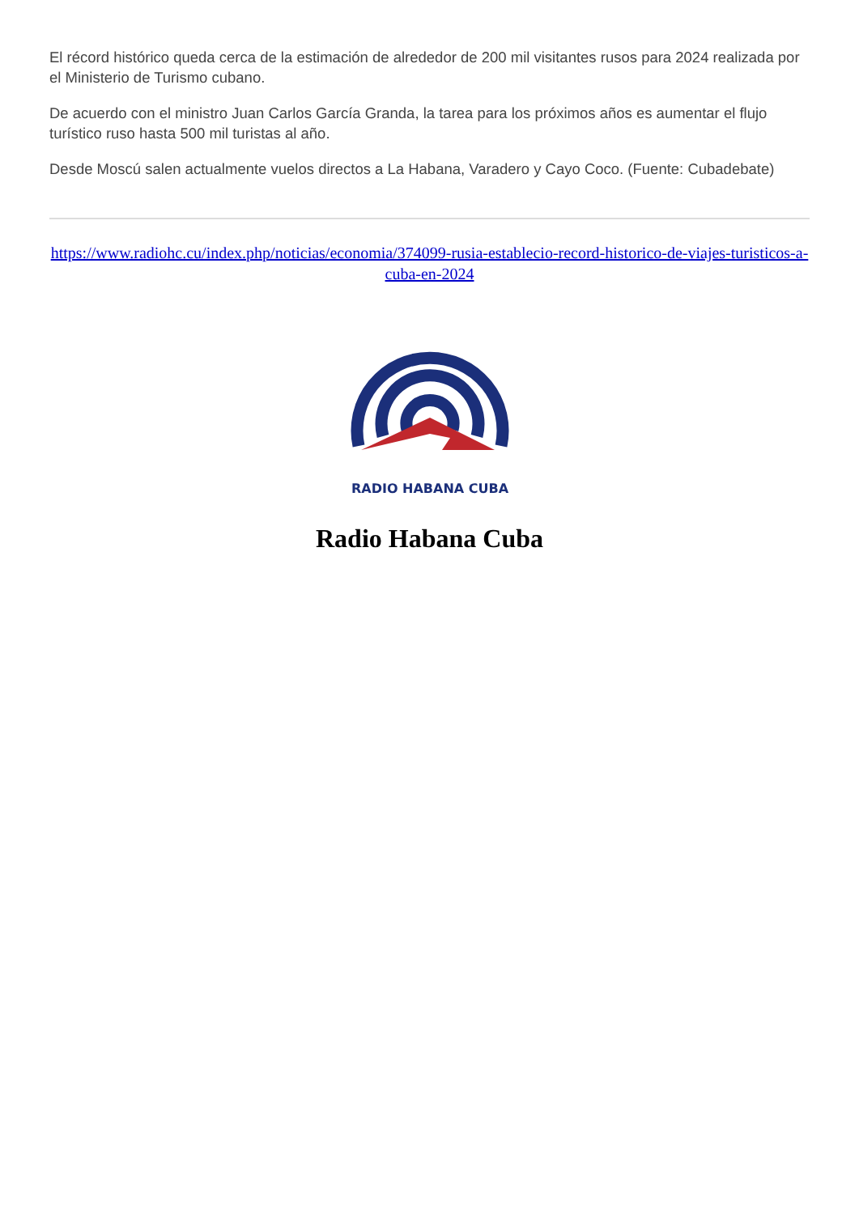El récord histórico queda cerca de la estimación de alrededor de 200 mil visitantes rusos para 2024 realizada por el Ministerio de Turismo cubano.
De acuerdo con el ministro Juan Carlos García Granda, la tarea para los próximos años es aumentar el flujo turístico ruso hasta 500 mil turistas al año.
Desde Moscú salen actualmente vuelos directos a La Habana, Varadero y Cayo Coco. (Fuente: Cubadebate)
https://www.radiohc.cu/index.php/noticias/economia/374099-rusia-establecio-record-historico-de-viajes-turisticos-a-cuba-en-2024
RADIO HABANA CUBA
Radio Habana Cuba